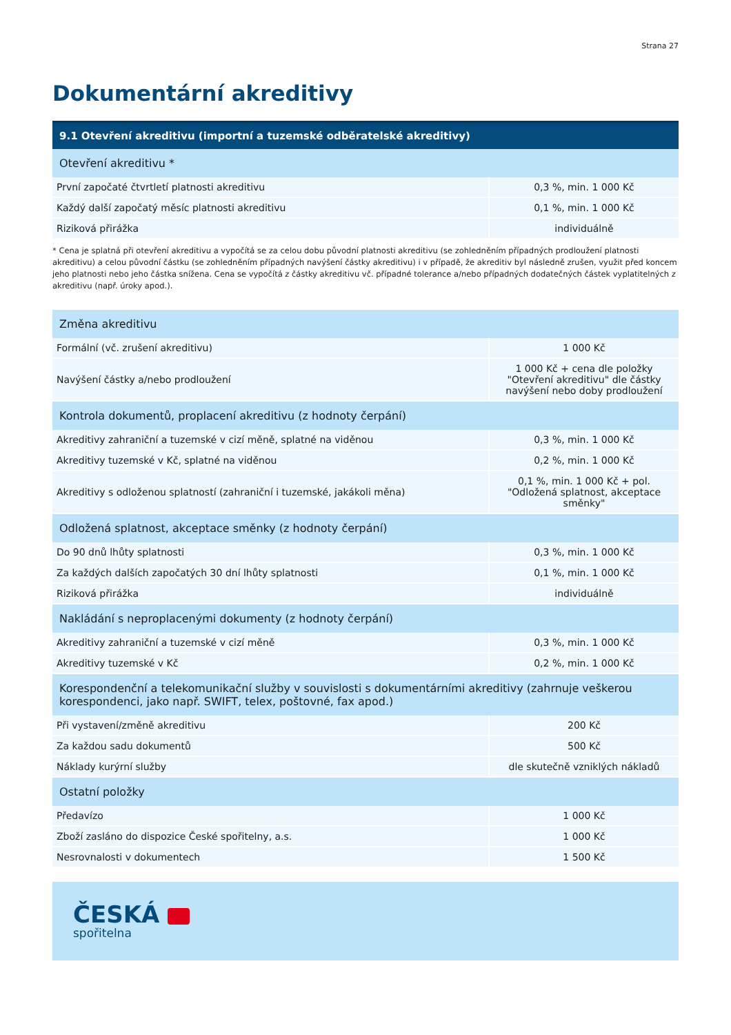Strana 27
Dokumentární akreditivy
| 9.1 Otevření akreditivu (importní a tuzemské odběratelské akreditivy) | |
| --- | --- |
| Otevření akreditivu * | |
| První započaté čtvrtletí platnosti akreditivu | 0,3 %, min. 1 000 Kč |
| Každý další započatý měsíc platnosti akreditivu | 0,1 %, min. 1 000 Kč |
| Riziková přirážka | individuálně |
* Cena je splatná při otevření akreditivu a vypočítá se za celou dobu původní platnosti akreditivu (se zohledněním případných prodloužení platnosti akreditivu) a celou původní částku (se zohledněním případných navýšení částky akreditivu) i v případě, že akreditiv byl následně zrušen, využit před koncem jeho platnosti nebo jeho částka snížena. Cena se vypočítá z částky akreditivu vč. případné tolerance a/nebo případných dodatečných částek vyplatitelných z akreditivu (např. úroky apod.).
| Změna akreditivu | |
| Formální (vč. zrušení akreditivu) | 1 000 Kč |
| Navýšení částky a/nebo prodloužení | 1 000 Kč + cena dle položky "Otevření akreditivu" dle částky navýšení nebo doby prodloužení |
| Kontrola dokumentů, proplacení akreditivu (z hodnoty čerpání) | |
| Akreditivy zahraniční a tuzemské v cizí měně, splatné na viděnou | 0,3 %, min. 1 000 Kč |
| Akreditivy tuzemské v Kč, splatné na viděnou | 0,2 %, min. 1 000 Kč |
| Akreditivy s odloženou splatností (zahraniční i tuzemské, jakákoli měna) | 0,1 %, min. 1 000 Kč + pol. "Odložená splatnost, akceptace směnky" |
| Odložená splatnost, akceptace směnky (z hodnoty čerpání) | |
| Do 90 dnů lhůty splatnosti | 0,3 %, min. 1 000 Kč |
| Za každých dalších započatých 30 dní lhůty splatnosti | 0,1 %, min. 1 000 Kč |
| Riziková přirážka | individuálně |
| Nakládání s neproplacenými dokumenty (z hodnoty čerpání) | |
| Akreditivy zahraniční a tuzemské v cizí měně | 0,3 %, min. 1 000 Kč |
| Akreditivy tuzemské v Kč | 0,2 %, min. 1 000 Kč |
| Korespondenční a telekomunikační služby v souvislosti s dokumentárními akreditivy (zahrnuje veškerou korespondenci, jako např. SWIFT, telex, poštovné, fax apod.) | |
| Při vystavení/změně akreditivu | 200 Kč |
| Za každou sadu dokumentů | 500 Kč |
| Náklady kurýrní služby | dle skutečně vzniklých nákladů |
| Ostatní položky | |
| Předavízo | 1 000 Kč |
| Zboží zasláno do dispozice České spořitelny, a.s. | 1 000 Kč |
| Nesrovnalosti v dokumentech | 1 500 Kč |
ČESKÁ
spořitelna